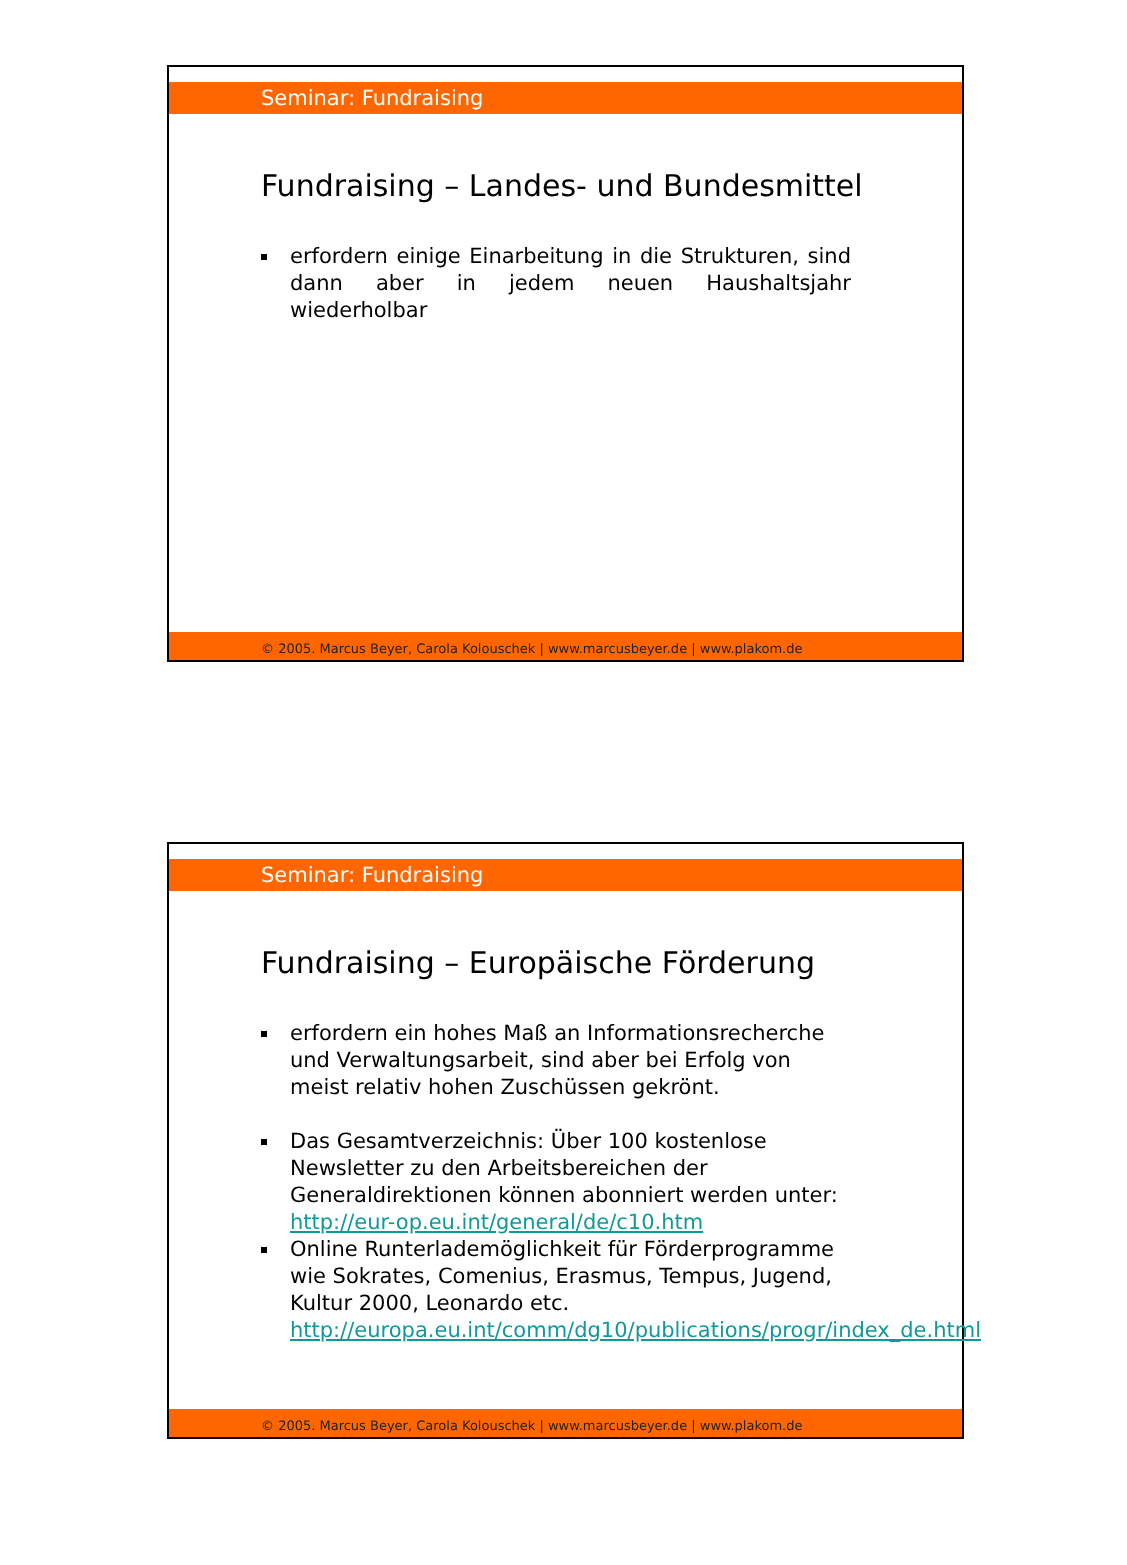Seminar: Fundraising
Fundraising – Landes- und Bundesmittel
erfordern einige Einarbeitung in die Strukturen, sind dann aber in jedem neuen Haushaltsjahr wiederholbar
© 2005. Marcus Beyer, Carola Kolouschek | www.marcusbeyer.de | www.plakom.de
Seminar: Fundraising
Fundraising – Europäische Förderung
erfordern ein hohes Maß an Informationsrecherche und Verwaltungsarbeit, sind aber bei Erfolg von meist relativ hohen Zuschüssen gekrönt.
Das Gesamtverzeichnis: Über 100 kostenlose Newsletter zu den Arbeitsbereichen der Generaldirektionen können abonniert werden unter: http://eur-op.eu.int/general/de/c10.htm
Online Runterlademöglichkeit für Förderprogramme wie Sokrates, Comenius, Erasmus, Tempus, Jugend, Kultur 2000, Leonardo etc. http://europa.eu.int/comm/dg10/publications/progr/index_de.html
© 2005. Marcus Beyer, Carola Kolouschek | www.marcusbeyer.de | www.plakom.de